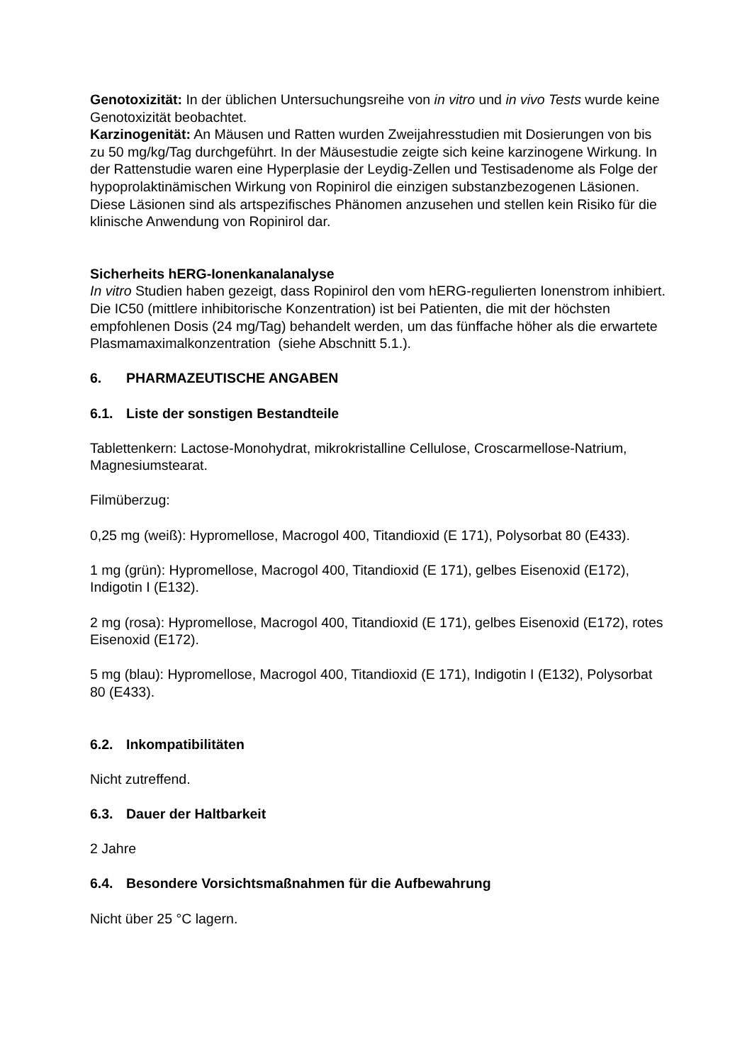Genotoxizität: In der üblichen Untersuchungsreihe von in vitro und in vivo Tests wurde keine Genotoxizität beobachtet.
Karzinogenität: An Mäusen und Ratten wurden Zweijahresstudien mit Dosierungen von bis zu 50 mg/kg/Tag durchgeführt. In der Mäusestudie zeigte sich keine karzinogene Wirkung. In der Rattenstudie waren eine Hyperplasie der Leydig-Zellen und Testisadenome als Folge der hypoprolaktinämischen Wirkung von Ropinirol die einzigen substanzbezogenen Läsionen. Diese Läsionen sind als artspezifisches Phänomen anzusehen und stellen kein Risiko für die klinische Anwendung von Ropinirol dar.
Sicherheits hERG-Ionenkanalanalyse
In vitro Studien haben gezeigt, dass Ropinirol den vom hERG-regulierten Ionenstrom inhibiert. Die IC50 (mittlere inhibitorische Konzentration) ist bei Patienten, die mit der höchsten empfohlenen Dosis (24 mg/Tag) behandelt werden, um das fünffache höher als die erwartete Plasmamaximalkonzentration (siehe Abschnitt 5.1.).
6. PHARMAZEUTISCHE ANGABEN
6.1. Liste der sonstigen Bestandteile
Tablettenkern: Lactose-Monohydrat, mikrokristalline Cellulose, Croscarmellose-Natrium, Magnesiumstearat.
Filmüberzug:
0,25 mg (weiß): Hypromellose, Macrogol 400, Titandioxid (E 171), Polysorbat 80 (E433).
1 mg (grün): Hypromellose, Macrogol 400, Titandioxid (E 171), gelbes Eisenoxid (E172), Indigotin I (E132).
2 mg (rosa): Hypromellose, Macrogol 400, Titandioxid (E 171), gelbes Eisenoxid (E172), rotes Eisenoxid (E172).
5 mg (blau): Hypromellose, Macrogol 400, Titandioxid (E 171), Indigotin I (E132), Polysorbat 80 (E433).
6.2. Inkompatibilitäten
Nicht zutreffend.
6.3. Dauer der Haltbarkeit
2 Jahre
6.4. Besondere Vorsichtsmaßnahmen für die Aufbewahrung
Nicht über 25 °C lagern.